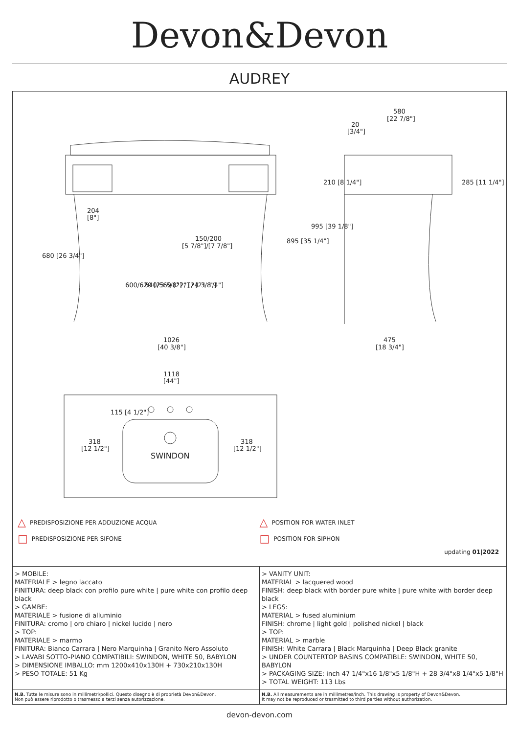Devon&Devon
AUDREY
580
[22 7/8"]
20
[3/4"]
204
[8"]
150/200
[5 7/8"]/[7 7/8"]
680 [26 3/4"]
600/620 [23 5/8"] / [24 3/8"]
540/560 [22"] / [21 1/4"]
895 [35 1/4"]
995 [39 1/8"]
210 [8 1/4"]
285 [11 1/4"]
1026
[40 3/8"]
475
[18 3/4"]
1118
[44"]
115 [4 1/2"]
318
[12 1/2"]
318
[12 1/2"]
SWINDON
△ PREDISPOSIZIONE PER ADDUZIONE ACQUA
□ PREDISPOSIZIONE PER SIFONE
△ POSITION FOR WATER INLET
□ POSITION FOR SIPHON
updating 01|2022
> MOBILE:
MATERIALE > legno laccato
FINITURA: deep black con profilo pure white | pure white con profilo deep black
> GAMBE:
MATERIALE > fusione di alluminio
FINITURA: cromo | oro chiaro | nickel lucido | nero
> TOP:
MATERIALE > marmo
FINITURA: Bianco Carrara | Nero Marquinha | Granito Nero Assoluto
> LAVABI SOTTO-PIANO COMPATIBILI: SWINDON, WHITE 50, BABYLON
> DIMENSIONE IMBALLO: mm 1200x410x130H + 730x210x130H
> PESO TOTALE: 51 Kg
> VANITY UNIT:
MATERIAL > lacquered wood
FINISH: deep black with border pure white | pure white with border deep black
> LEGS:
MATERIAL > fused aluminium
FINISH: chrome | light gold | polished nickel | black
> TOP:
MATERIAL > marble
FINISH: White Carrara | Black Marquinha | Deep Black granite
> UNDER COUNTERTOP BASINS COMPATIBLE: SWINDON, WHITE 50, BABYLON
> PACKAGING SIZE: inch 47 1/4"x16 1/8"x5 1/8"H + 28 3/4"x8 1/4"x5 1/8"H
> TOTAL WEIGHT: 113 Lbs
N.B. Tutte le misure sono in millimetri/pollici. Questo disegno è di proprietà Devon&Devon.
Non può essere riprodotto o trasmesso a terzi senza autorizzazione.
N.B. All measurements are in millimetres/inch. This drawing is property of Devon&Devon.
It may not be reproduced or trasmitted to third parties without authorization.
devon-devon.com